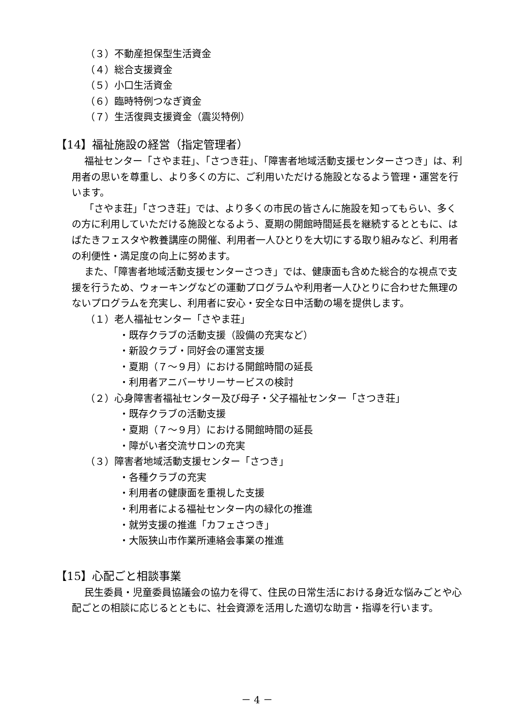（３）不動産担保型生活資金
（４）総合支援資金
（５）小口生活資金
（６）臨時特例つなぎ資金
（７）生活復興支援資金（震災特例）
【14】福祉施設の経営（指定管理者）
福祉センター「さやま荘」、「さつき荘」、「障害者地域活動支援センターさつき」は、利用者の思いを尊重し、より多くの方に、ご利用いただける施設となるよう管理・運営を行います。
「さやま荘」「さつき荘」では、より多くの市民の皆さんに施設を知ってもらい、多くの方に利用していただける施設となるよう、夏期の開館時間延長を継続するとともに、はばたきフェスタや教養講座の開催、利用者一人ひとりを大切にする取り組みなど、利用者の利便性・満足度の向上に努めます。
また、「障害者地域活動支援センターさつき」では、健康面も含めた総合的な視点で支援を行うため、ウォーキングなどの運動プログラムや利用者一人ひとりに合わせた無理のないプログラムを充実し、利用者に安心・安全な日中活動の場を提供します。
（１）老人福祉センター「さやま荘」
・既存クラブの活動支援（設備の充実など）
・新設クラブ・同好会の運営支援
・夏期（７～９月）における開館時間の延長
・利用者アニバーサリーサービスの検討
（２）心身障害者福祉センター及び母子・父子福祉センター「さつき荘」
・既存クラブの活動支援
・夏期（７～９月）における開館時間の延長
・障がい者交流サロンの充実
（３）障害者地域活動支援センター「さつき」
・各種クラブの充実
・利用者の健康面を重視した支援
・利用者による福祉センター内の緑化の推進
・就労支援の推進「カフェさつき」
・大阪狭山市作業所連絡会事業の推進
【15】心配ごと相談事業
民生委員・児童委員協議会の協力を得て、住民の日常生活における身近な悩みごとや心配ごとの相談に応じるとともに、社会資源を活用した適切な助言・指導を行います。
－ 4 －